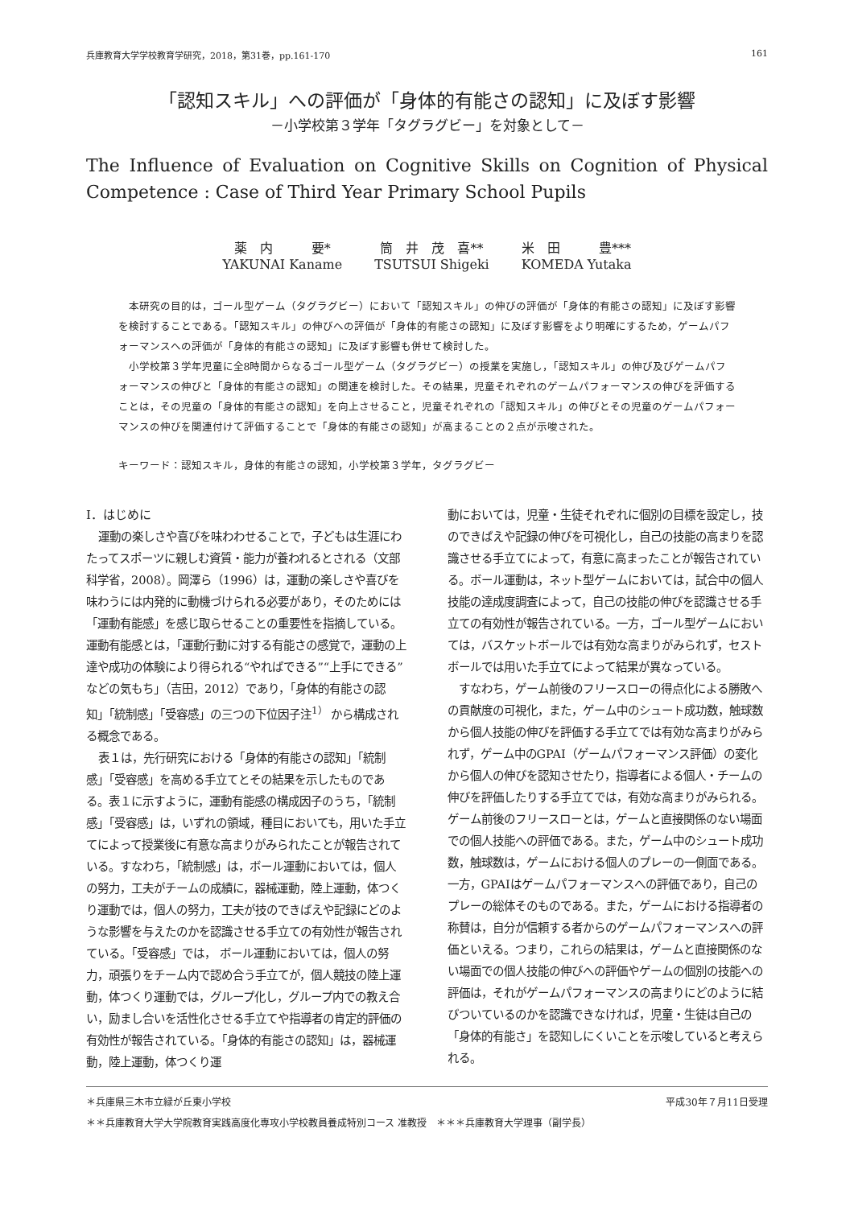兵庫教育大学学校教育学研究，2018，第31巻，pp.161-170 161
「認知スキル」への評価が「身体的有能さの認知」に及ぼす影響
－小学校第３学年「タグラグビー」を対象として－
The Influence of Evaluation on Cognitive Skills on Cognition of Physical
Competence : Case of Third Year Primary School Pupils
薬　内　　　要*
YAKUNAI Kaname
筒　井　茂　喜**
TSUTSUI Shigeki
米　田　　　豊***
KOMEDA Yutaka
本研究の目的は，ゴール型ゲーム（タグラグビー）において「認知スキル」の伸びの評価が「身体的有能さの認知」に及ぼす影響を検討することである。「認知スキル」の伸びへの評価が「身体的有能さの認知」に及ぼす影響をより明確にするため，ゲームパフォーマンスへの評価が「身体的有能さの認知」に及ぼす影響も併せて検討した。
小学校第３学年児童に全8時間からなるゴール型ゲーム（タグラグビー）の授業を実施し，「認知スキル」の伸び及びゲームパフォーマンスの伸びと「身体的有能さの認知」の関連を検討した。その結果，児童それぞれのゲームパフォーマンスの伸びを評価することは，その児童の「身体的有能さの認知」を向上させること，児童それぞれの「認知スキル」の伸びとその児童のゲームパフォーマンスの伸びを関連付けて評価することで「身体的有能さの認知」が高まることの２点が示唆された。
キーワード：認知スキル，身体的有能さの認知，小学校第３学年，タグラグビー
Ⅰ．はじめに
運動の楽しさや喜びを味わわせることで，子どもは生涯にわたってスポーツに親しむ資質・能力が養われるとされる（文部科学省，2008）。岡澤ら（1996）は，運動の楽しさや喜びを味わうには内発的に動機づけられる必要があり，そのためには「運動有能感」を感じ取らせることの重要性を指摘している。運動有能感とは，「運動行動に対する有能さの感覚で，運動の上達や成功の体験により得られる“やればできる”“上手にできる”などの気もち」（吉田，2012）であり，「身体的有能さの認知」「統制感」「受容感」の三つの下位因子注<sup>1）</sup> から構成される概念である。
表１は，先行研究における「身体的有能さの認知」「統制感」「受容感」を高める手立てとその結果を示したものである。表１に示すように，運動有能感の構成因子のうち，「統制感」「受容感」は，いずれの領域，種目においても，用いた手立てによって授業後に有意な高まりがみられたことが報告されている。すなわち，「統制感」は，ボール運動においては，個人の努力，工夫がチームの成績に，器械運動，陸上運動，体つくり運動では，個人の努力，工夫が技のできばえや記録にどのような影響を与えたのかを認識させる手立ての有効性が報告されている。「受容感」では， ボール運動においては，個人の努力，頑張りをチーム内で認め合う手立てが，個人競技の陸上運動，体つくり運動では，グループ化し，グループ内での教え合い，励まし合いを活性化させる手立てや指導者の肯定的評価の有効性が報告されている。「身体的有能さの認知」は，器械運動，陸上運動，体つくり運
動においては，児童・生徒それぞれに個別の目標を設定し，技のできばえや記録の伸びを可視化し，自己の技能の高まりを認識させる手立てによって，有意に高まったことが報告されている。ボール運動は，ネット型ゲームにおいては，試合中の個人技能の達成度調査によって，自己の技能の伸びを認識させる手立ての有効性が報告されている。一方，ゴール型ゲームにおいては，バスケットボールでは有効な高まりがみられず，セストボールでは用いた手立てによって結果が異なっている。
すなわち，ゲーム前後のフリースローの得点化による勝敗への貢献度の可視化，また，ゲーム中のシュート成功数，触球数から個人技能の伸びを評価する手立てでは有効な高まりがみられず，ゲーム中のGPAI（ゲームパフォーマンス評価）の変化から個人の伸びを認知させたり，指導者による個人・チームの伸びを評価したりする手立てでは，有効な高まりがみられる。ゲーム前後のフリースローとは，ゲームと直接関係のない場面での個人技能への評価である。また，ゲーム中のシュート成功数，触球数は，ゲームにおける個人のプレーの一側面である。一方，GPAIはゲームパフォーマンスへの評価であり，自己のプレーの総体そのものである。また，ゲームにおける指導者の称賛は，自分が信頼する者からのゲームパフォーマンスへの評価といえる。つまり，これらの結果は，ゲームと直接関係のない場面での個人技能の伸びへの評価やゲームの個別の技能への評価は，それがゲームパフォーマンスの高まりにどのように結びついているのかを認識できなければ，児童・生徒は自己の「身体的有能さ」を認知しにくいことを示唆していると考えられる。
＊兵庫県三木市立緑が丘東小学校 平成30年７月11日受理
＊＊兵庫教育大学大学院教育実践高度化専攻小学校教員養成特別コース 准教授　＊＊＊兵庫教育大学理事（副学長）